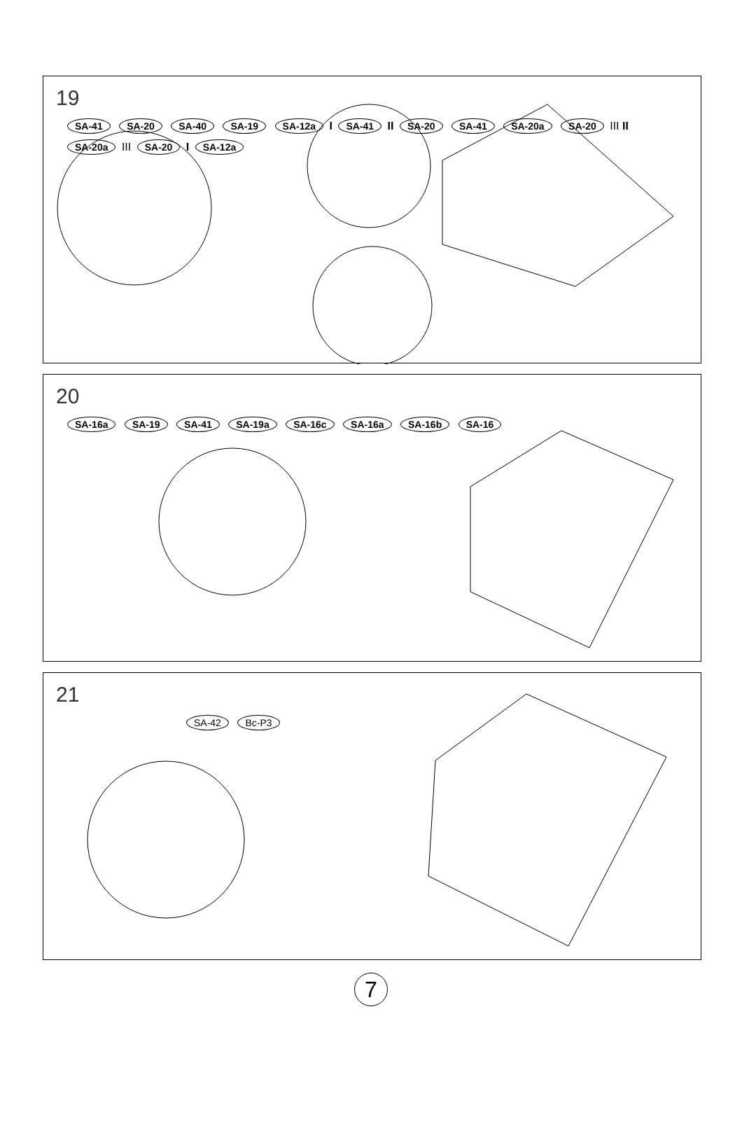19
SA-41 SA-20 SA-40 SA-19 SA-12a I SA-41 II SA-20 SA-41 SA-20a SA-20 III II SA-20a III SA-20 I SA-12a
20
SA-16a SA-19 SA-41 SA-19a SA-16c SA-16a SA-16b SA-16
21
SA-42 Bc-P3
7